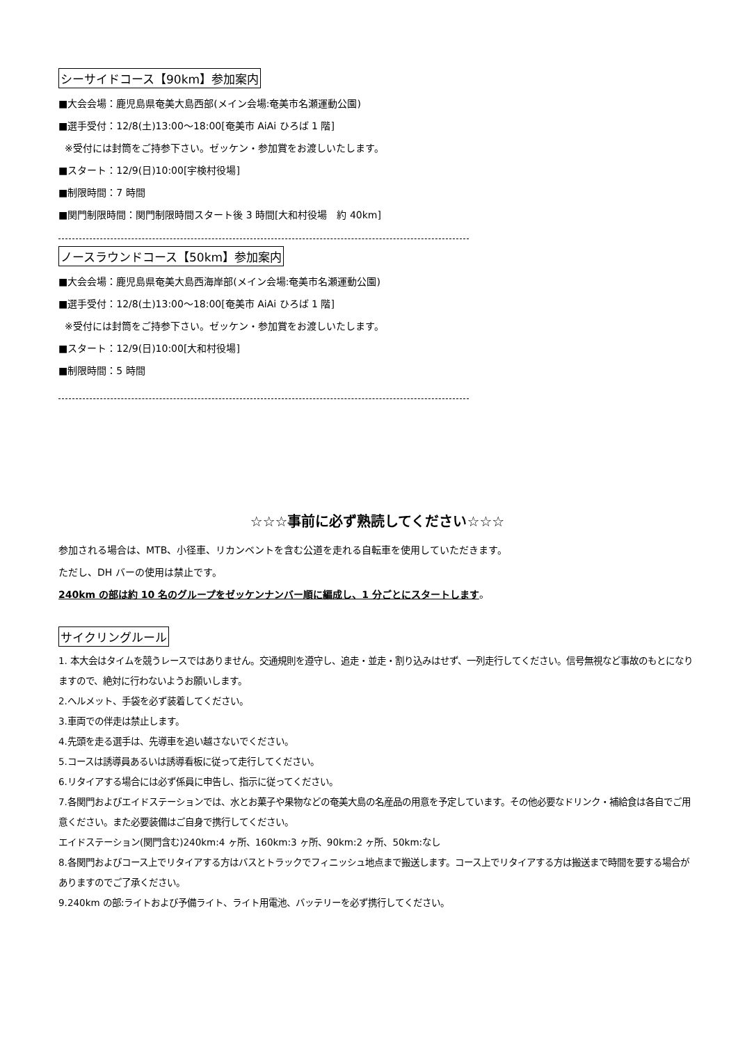シーサイドコース【90km】参加案内
■大会会場：鹿児島県奄美大島西部(メイン会場:奄美市名瀬運動公園)
■選手受付：12/8(土)13:00～18:00[奄美市 AiAi ひろば 1 階]
※受付には封筒をご持参下さい。ゼッケン・参加賞をお渡しいたします。
■スタート：12/9(日)10:00[宇検村役場]
■制限時間：7 時間
■関門制限時間：関門制限時間スタート後 3 時間[大和村役場　約 40km]
ノースラウンドコース【50km】参加案内
■大会会場：鹿児島県奄美大島西海岸部(メイン会場:奄美市名瀬運動公園)
■選手受付：12/8(土)13:00～18:00[奄美市 AiAi ひろば 1 階]
※受付には封筒をご持参下さい。ゼッケン・参加賞をお渡しいたします。
■スタート：12/9(日)10:00[大和村役場]
■制限時間：5 時間
☆☆☆事前に必ず熟読してください☆☆☆
参加される場合は、MTB、小径車、リカンベントを含む公道を走れる自転車を使用していただきます。
ただし、DH バーの使用は禁止です。
240km の部は約 10 名のグループをゼッケンナンバー順に編成し、1 分ごとにスタートします。
サイクリングルール
1. 本大会はタイムを競うレースではありません。交通規則を遵守し、追走・並走・割り込みはせず、一列走行してください。信号無視など事故のもとになりますので、絶対に行わないようお願いします。
2.ヘルメット、手袋を必ず装着してください。
3.車両での伴走は禁止します。
4.先頭を走る選手は、先導車を追い越さないでください。
5.コースは誘導員あるいは誘導看板に従って走行してください。
6.リタイアする場合には必ず係員に申告し、指示に従ってください。
7.各関門およびエイドステーションでは、水とお菓子や果物などの奄美大島の名産品の用意を予定しています。その他必要なドリンク・補給食は各自でご用意ください。また必要装備はご自身で携行してください。
エイドステーション(関門含む)240km:4 ヶ所、160km:3 ヶ所、90km:2 ヶ所、50km:なし
8.各関門およびコース上でリタイアする方はバスとトラックでフィニッシュ地点まで搬送します。コース上でリタイアする方は搬送まで時間を要する場合がありますのでご了承ください。
9.240km の部:ライトおよび予備ライト、ライト用電池、バッテリーを必ず携行してください。